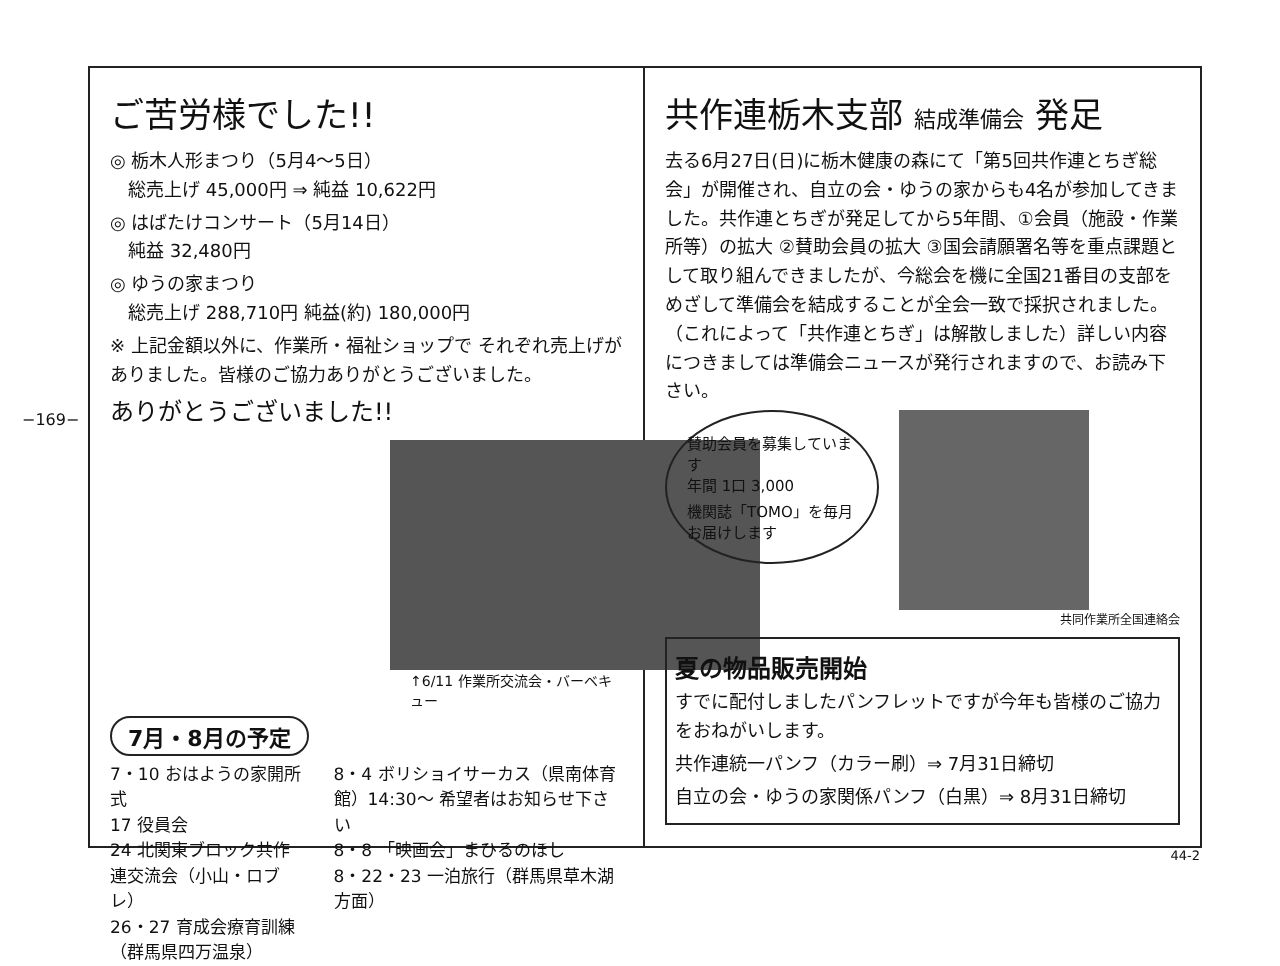−169−
ご苦労様でした!!
◎ 栃木人形まつり（5月4〜5日）
　総売上げ 45,000円 ⇒ 純益 10,622円
◎ はばたけコンサート（5月14日）
　純益 32,480円
◎ ゆうの家まつり
　総売上げ 288,710円 純益(約) 180,000円
※ 上記金額以外に、作業所・福祉ショップで それぞれ売上げがありました。皆様のご協力ありがとうございました。
ありがとうございました!!
↑6/11 作業所交流会・バーベキュー
7月・8月の予定
7・10 おはようの家開所式
17 役員会
24 北関東ブロック共作連交流会（小山・ロブレ）
26・27 育成会療育訓練（群馬県四万温泉）
8・4 ボリショイサーカス（県南体育館）14:30〜 希望者はお知らせ下さい
8・8 「映画会」まひるのほし
8・22・23 一泊旅行（群馬県草木湖方面）
共作連栃木支部 結成準備会 発足
去る6月27日(日)に栃木健康の森にて「第5回共作連とちぎ総会」が開催され、自立の会・ゆうの家からも4名が参加してきました。共作連とちぎが発足してから5年間、①会員（施設・作業所等）の拡大 ②賛助会員の拡大 ③国会請願署名等を重点課題として取り組んできましたが、今総会を機に全国21番目の支部をめざして準備会を結成することが全会一致で採択されました。（これによって「共作連とちぎ」は解散しました）詳しい内容につきましては準備会ニュースが発行されますので、お読み下さい。
賛助会員を募集しています
年間 1口 3,000
機関誌「TOMO」を毎月お届けします
共同作業所全国連絡会
夏の物品販売開始
すでに配付しましたパンフレットですが今年も皆様のご協力をおねがいします。
共作連統一パンフ（カラー刷）⇒ 7月31日締切
自立の会・ゆうの家関係パンフ（白黒）⇒ 8月31日締切
44-2